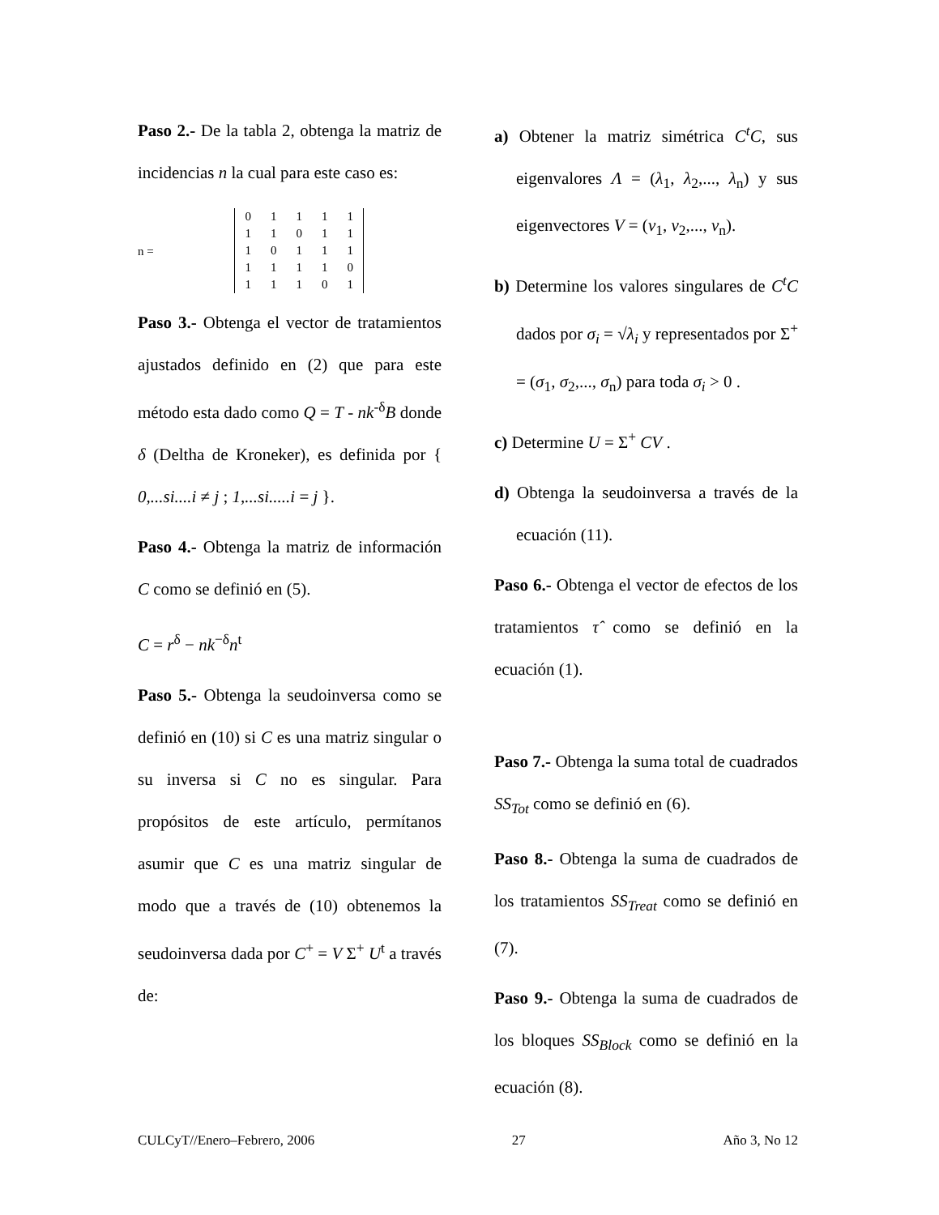Paso 2.- De la tabla 2, obtenga la matriz de incidencias n la cual para este caso es:
n =
| 0 | 1 | 1 | 1 | 1 |
| 1 | 1 | 0 | 1 | 1 |
| 1 | 0 | 1 | 1 | 1 |
| 1 | 1 | 1 | 1 | 0 |
| 1 | 1 | 1 | 0 | 1 |
Paso 3.- Obtenga el vector de tratamientos ajustados definido en (2) que para este método esta dado como Q = T - nk<sup>-δ</sup>B donde δ (Deltha de Kroneker), es definida por { 0,...si....i ≠ j ; 1,...si.....i = j }.
Paso 4.- Obtenga la matriz de información C como se definió en (5).
C = r<sup>δ</sup> − nk<sup>−δ</sup>n<sup>t</sup>
Paso 5.- Obtenga la seudoinversa como se definió en (10) si C es una matriz singular o su inversa si C no es singular. Para propósitos de este artículo, permítanos asumir que C es una matriz singular de modo que a través de (10) obtenemos la seudoinversa dada por C<sup>+</sup> = V Σ<sup>+</sup> U<sup>t</sup> a través de:
a) Obtener la matriz simétrica C<sup>t</sup>C, sus eigenvalores Λ = (λ<sub>1</sub>, λ<sub>2</sub>,..., λ<sub>n</sub>) y sus eigenvectores V = (v<sub>1</sub>, v<sub>2</sub>,..., v<sub>n</sub>).
b) Determine los valores singulares de C<sup>t</sup>C dados por σ<sub>i</sub> = √λ<sub>i</sub> y representados por Σ<sup>+</sup> = (σ<sub>1</sub>, σ<sub>2</sub>,..., σ<sub>n</sub>) para toda σ<sub>i</sub> > 0 .
c) Determine U = Σ<sup>+</sup> CV .
d) Obtenga la seudoinversa a través de la ecuación (11).
Paso 6.- Obtenga el vector de efectos de los tratamientos τ̂ como se definió en la ecuación (1).
Paso 7.- Obtenga la suma total de cuadrados SS<sub>Tot</sub> como se definió en (6).
Paso 8.- Obtenga la suma de cuadrados de los tratamientos SS<sub>Treat</sub> como se definió en (7).
Paso 9.- Obtenga la suma de cuadrados de los bloques SS<sub>Block</sub> como se definió en la ecuación (8).
CULCyT//Enero–Febrero, 2006 27 Año 3, No 12